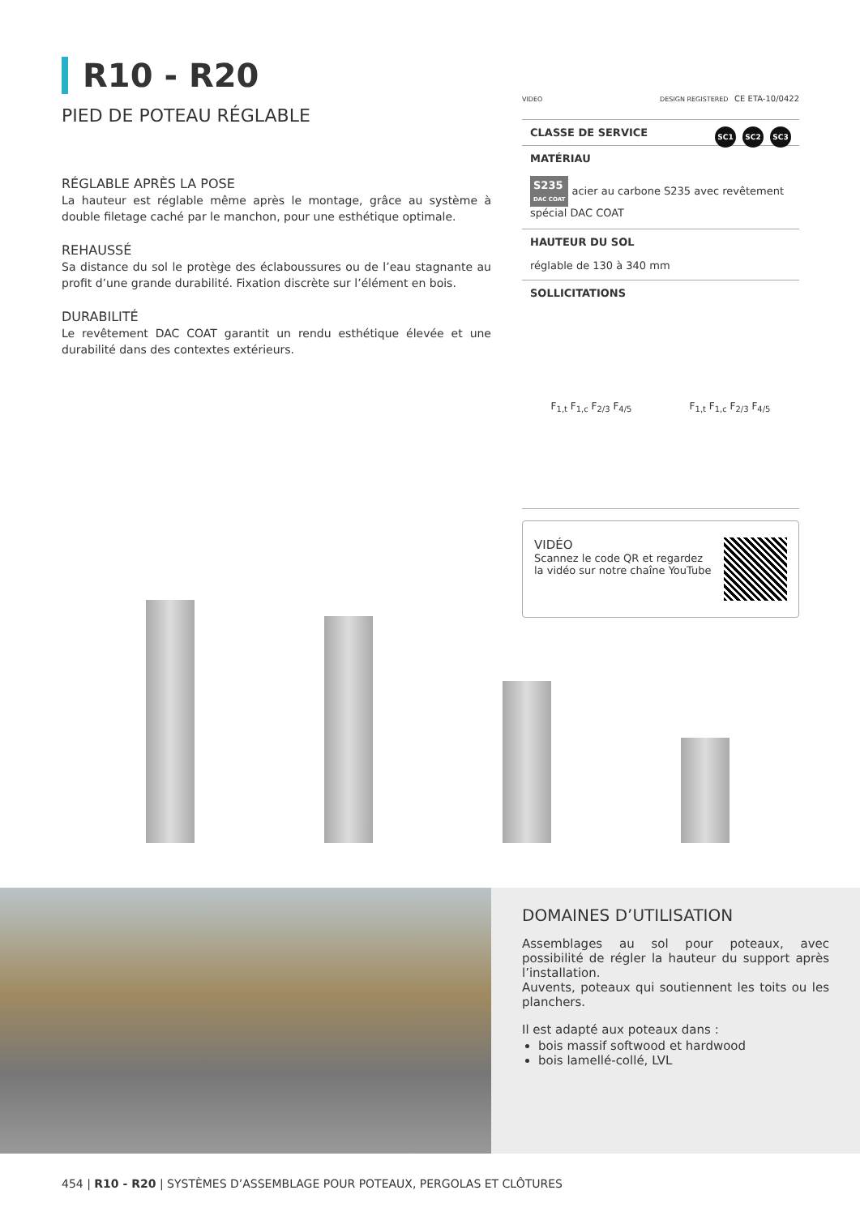R10 - R20
PIED DE POTEAU RÉGLABLE
RÉGLABLE APRÈS LA POSE
La hauteur est réglable même après le montage, grâce au système à double filetage caché par le manchon, pour une esthétique optimale.
REHAUSSÉ
Sa distance du sol le protège des éclaboussures ou de l’eau stagnante au profit d’une grande durabilité. Fixation discrète sur l’élément en bois.
DURABILITÉ
Le revêtement DAC COAT garantit un rendu esthétique élevée et une durabilité dans des contextes extérieurs.
VIDEO DESIGN REGISTERED CE ETA-10/0422
CLASSE DE SERVICE SC1 SC2 SC3
MATÉRIAU
S235
DAC COAT acier au carbone S235 avec revêtement spécial DAC COAT
HAUTEUR DU SOL
réglable de 130 à 340 mm
SOLLICITATIONS
F<sub>1,t</sub> F<sub>1,c</sub> F<sub>2/3</sub> F<sub>4/5</sub> F<sub>1,t</sub> F<sub>1,c</sub> F<sub>2/3</sub> F<sub>4/5</sub>
VIDÉO
Scannez le code QR et regardez
la vidéo sur notre chaîne YouTube
DOMAINES D’UTILISATION
Assemblages au sol pour poteaux, avec possibilité de régler la hauteur du support après l’installation.
Auvents, poteaux qui soutiennent les toits ou les planchers.
Il est adapté aux poteaux dans :
bois massif softwood et hardwood
bois lamellé-collé, LVL
454 | R10 - R20 | SYSTÈMES D’ASSEMBLAGE POUR POTEAUX, PERGOLAS ET CLÔTURES